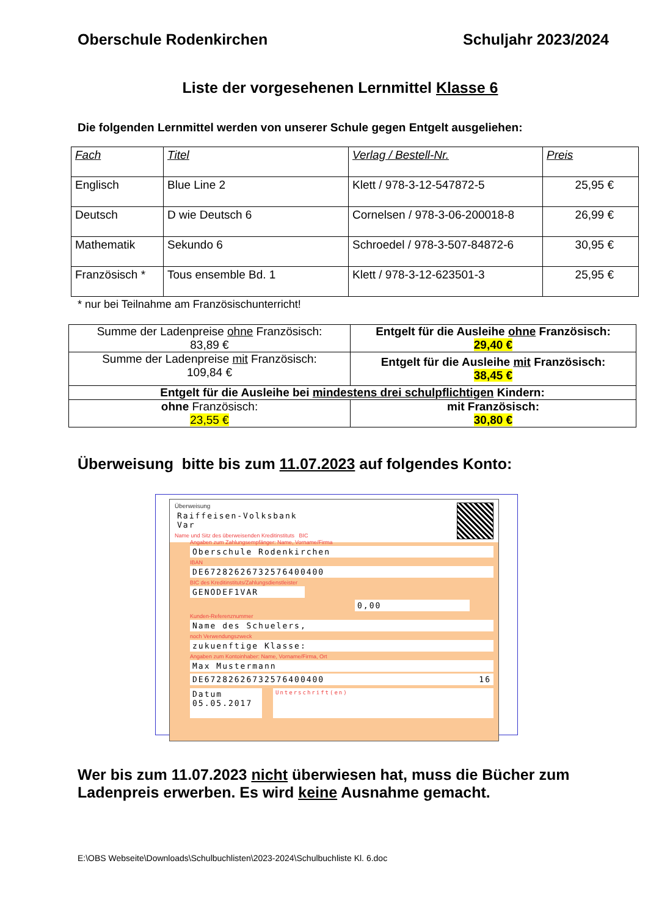Oberschule Rodenkirchen Schuljahr 2023/2024
Liste der vorgesehenen Lernmittel Klasse 6
Die folgenden Lernmittel werden von unserer Schule gegen Entgelt ausgeliehen:
| Fach | Titel | Verlag / Bestell-Nr. | Preis |
| --- | --- | --- | --- |
| Englisch | Blue Line 2 | Klett / 978-3-12-547872-5 | 25,95 € |
| Deutsch | D wie Deutsch 6 | Cornelsen / 978-3-06-200018-8 | 26,99 € |
| Mathematik | Sekundo 6 | Schroedel / 978-3-507-84872-6 | 30,95 € |
| Französisch * | Tous ensemble Bd. 1 | Klett / 978-3-12-623501-3 | 25,95 € |
* nur bei Teilnahme am Französischunterricht!
| Summe der Ladenpreise ohne Französisch: 83,89 € | Entgelt für die Ausleihe ohne Französisch: 29,40 € |
| Summe der Ladenpreise mit Französisch: 109,84 € | Entgelt für die Ausleihe mit Französisch: 38,45 € |
| Entgelt für die Ausleihe bei mindestens drei schulpflichtigen Kindern: | |
| ohne Französisch: 23,55 € | mit Französisch: 30,80 € |
Überweisung bitte bis zum 11.07.2023 auf folgendes Konto:
Überweisung
Raiffeisen-Volksbank Var
Name und Sitz des überweisenden Kreditinstituts BIC
Angaben zum Zahlungsempfänger: Name, Vorname/Firma
Oberschule Rodenkirchen
IBAN
DE67282626732576400400
BIC des Kreditinstituts/Zahlungsdienstleister
GENODEF1VAR
0,00
Kunden-Referenznummer
Name des Schuelers,
noch Verwendungszweck
zukuenftige Klasse:
Angaben zum Kontoinhaber: Name, Vorname/Firma, Ort
Max Mustermann
DE67282626732576400400 16
Datum
05.05.2017
Unterschrift(en)
Wer bis zum 11.07.2023 nicht überwiesen hat, muss die Bücher zum
Ladenpreis erwerben. Es wird keine Ausnahme gemacht.
E:\OBS Webseite\Downloads\Schulbuchlisten\2023-2024\Schulbuchliste Kl. 6.doc